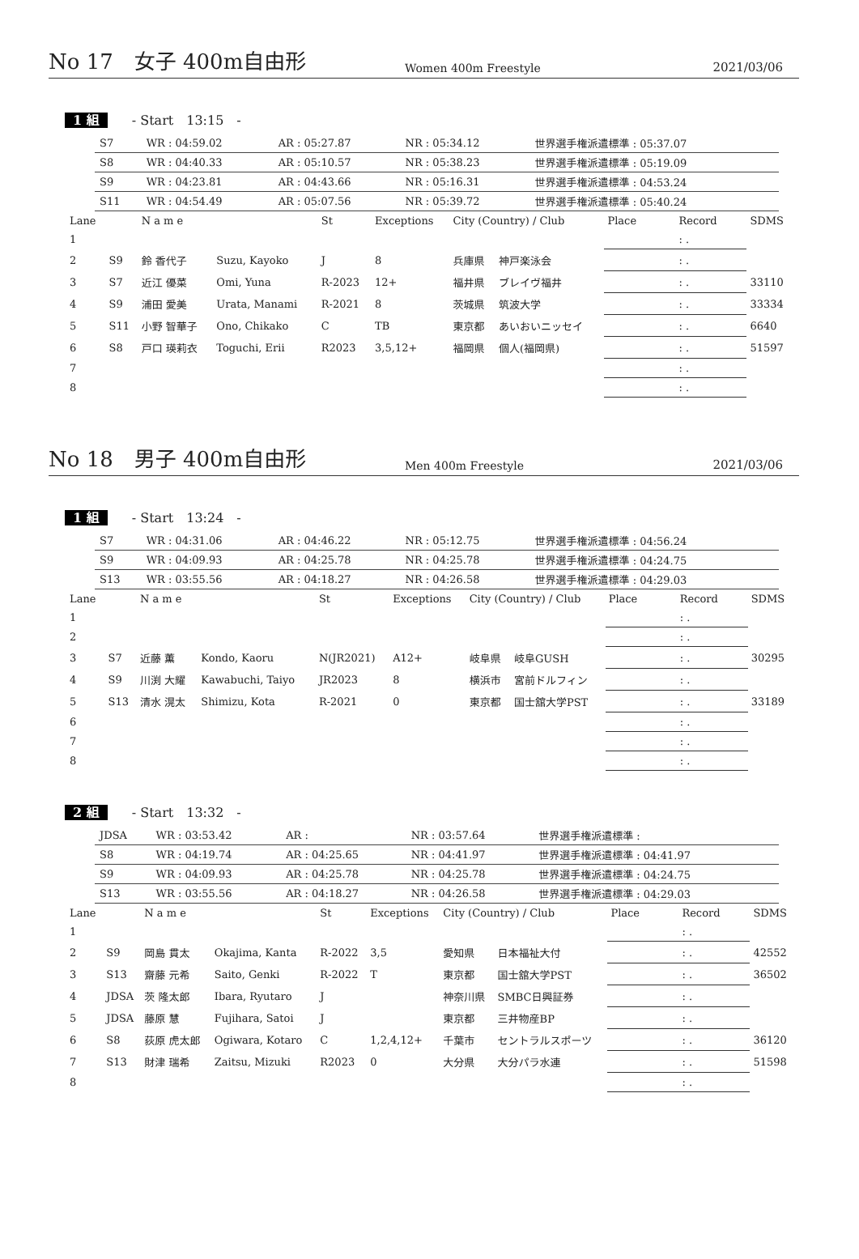No 17　女子 400m自由形
Women 400m Freestyle 2021/03/06
1 組 - Start　13:15　-
| S7 | WR : 04:59.02 | AR : 05:27.87 | NR : 05:34.12 | 世界選手権派遣標準 : 05:37.07 |
| S8 | WR : 04:40.33 | AR : 05:10.57 | NR : 05:38.23 | 世界選手権派遣標準 : 05:19.09 |
| S9 | WR : 04:23.81 | AR : 04:43.66 | NR : 05:16.31 | 世界選手権派遣標準 : 04:53.24 |
| S11 | WR : 04:54.49 | AR : 05:07.56 | NR : 05:39.72 | 世界選手権派遣標準 : 05:40.24 |
| Lane | | N a m e | | St | Exceptions | City (Country) / Club | | Place | Record | SDMS |
| --- | --- | --- | --- | --- | --- | --- | --- | --- | --- | --- |
| 1 | | | | | | | | | : . | |
| 2 | S9 | 鈴 香代子 | Suzu, Kayoko | J | 8 | 兵庫県 | 神戸楽泳会 | | : . | |
| 3 | S7 | 近江 優菜 | Omi, Yuna | R-2023 | 12+ | 福井県 | ブレイヴ福井 | | : . | 33110 |
| 4 | S9 | 浦田 愛美 | Urata, Manami | R-2021 | 8 | 茨城県 | 筑波大学 | | : . | 33334 |
| 5 | S11 | 小野 智華子 | Ono, Chikako | C | TB | 東京都 | あいおいニッセイ | | : . | 6640 |
| 6 | S8 | 戸口 瑛莉衣 | Toguchi, Erii | R2023 | 3,5,12+ | 福岡県 | 個人(福岡県) | | : . | 51597 |
| 7 | | | | | | | | | : . | |
| 8 | | | | | | | | | : . | |
No 18　男子 400m自由形
Men 400m Freestyle 2021/03/06
1 組 - Start　13:24　-
| S7 | WR : 04:31.06 | AR : 04:46.22 | NR : 05:12.75 | 世界選手権派遣標準 : 04:56.24 |
| S9 | WR : 04:09.93 | AR : 04:25.78 | NR : 04:25.78 | 世界選手権派遣標準 : 04:24.75 |
| S13 | WR : 03:55.56 | AR : 04:18.27 | NR : 04:26.58 | 世界選手権派遣標準 : 04:29.03 |
| Lane | | N a m e | | St | Exceptions | City (Country) / Club | | Place | Record | SDMS |
| --- | --- | --- | --- | --- | --- | --- | --- | --- | --- | --- |
| 1 | | | | | | | | | : . | |
| 2 | | | | | | | | | : . | |
| 3 | S7 | 近藤 薫 | Kondo, Kaoru | N(JR2021) | A12+ | 岐阜県 | 岐阜GUSH | | : . | 30295 |
| 4 | S9 | 川渕 大耀 | Kawabuchi, Taiyo | JR2023 | 8 | 横浜市 | 宮前ドルフィン | | : . | |
| 5 | S13 | 清水 滉太 | Shimizu, Kota | R-2021 | 0 | 東京都 | 国士舘大学PST | | : . | 33189 |
| 6 | | | | | | | | | : . | |
| 7 | | | | | | | | | : . | |
| 8 | | | | | | | | | : . | |
2 組 - Start　13:32　-
| JDSA | WR : 03:53.42 | AR : | NR : 03:57.64 | 世界選手権派遣標準 : |
| S8 | WR : 04:19.74 | AR : 04:25.65 | NR : 04:41.97 | 世界選手権派遣標準 : 04:41.97 |
| S9 | WR : 04:09.93 | AR : 04:25.78 | NR : 04:25.78 | 世界選手権派遣標準 : 04:24.75 |
| S13 | WR : 03:55.56 | AR : 04:18.27 | NR : 04:26.58 | 世界選手権派遣標準 : 04:29.03 |
| Lane | | N a m e | | St | Exceptions | City (Country) / Club | | Place | Record | SDMS |
| --- | --- | --- | --- | --- | --- | --- | --- | --- | --- | --- |
| 1 | | | | | | | | | : . | |
| 2 | S9 | 岡島 貫太 | Okajima, Kanta | R-2022 | 3,5 | 愛知県 | 日本福祉大付 | | : . | 42552 |
| 3 | S13 | 齋藤 元希 | Saito, Genki | R-2022 | T | 東京都 | 国士舘大学PST | | : . | 36502 |
| 4 | JDSA | 茨 隆太郎 | Ibara, Ryutaro | J | | 神奈川県 | SMBC日興証券 | | : . | |
| 5 | JDSA | 藤原 慧 | Fujihara, Satoi | J | | 東京都 | 三井物産BP | | : . | |
| 6 | S8 | 荻原 虎太郎 | Ogiwara, Kotaro | C | 1,2,4,12+ | 千葉市 | セントラルスポーツ | | : . | 36120 |
| 7 | S13 | 財津 瑞希 | Zaitsu, Mizuki | R2023 | 0 | 大分県 | 大分パラ水連 | | : . | 51598 |
| 8 | | | | | | | | | : . | |